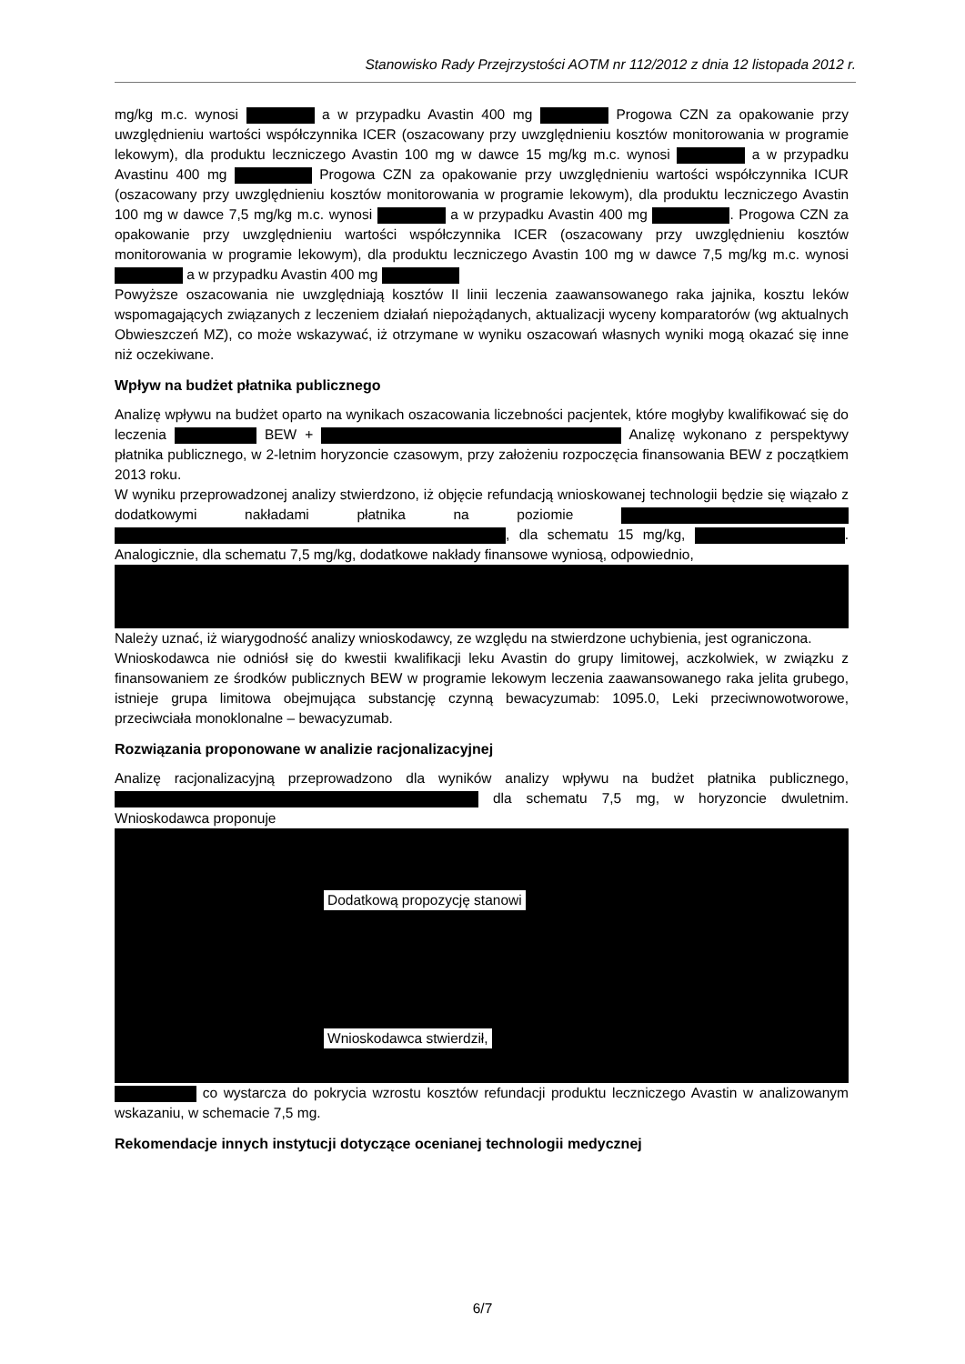Stanowisko Rady Przejrzystości AOTM nr 112/2012 z dnia 12 listopada 2012 r.
mg/kg m.c. wynosi a w przypadku Avastin 400 mg Progowa CZN za opakowanie przy uwzględnieniu wartości współczynnika ICER (oszacowany przy uwzględnieniu kosztów monitorowania w programie lekowym), dla produktu leczniczego Avastin 100 mg w dawce 15 mg/kg m.c. wynosi a w przypadku Avastinu 400 mg Progowa CZN za opakowanie przy uwzględnieniu wartości współczynnika ICUR (oszacowany przy uwzględnieniu kosztów monitorowania w programie lekowym), dla produktu leczniczego Avastin 100 mg w dawce 7,5 mg/kg m.c. wynosi a w przypadku Avastin 400 mg . Progowa CZN za opakowanie przy uwzględnieniu wartości współczynnika ICER (oszacowany przy uwzględnieniu kosztów monitorowania w programie lekowym), dla produktu leczniczego Avastin 100 mg w dawce 7,5 mg/kg m.c. wynosi a w przypadku Avastin 400 mg
Powyższe oszacowania nie uwzględniają kosztów II linii leczenia zaawansowanego raka jajnika, kosztu leków wspomagających związanych z leczeniem działań niepożądanych, aktualizacji wyceny komparatorów (wg aktualnych Obwieszczeń MZ), co może wskazywać, iż otrzymane w wyniku oszacowań własnych wyniki mogą okazać się inne niż oczekiwane.
Wpływ na budżet płatnika publicznego
Analizę wpływu na budżet oparto na wynikach oszacowania liczebności pacjentek, które mogłyby kwalifikować się do leczenia BEW + Analizę wykonano z perspektywy płatnika publicznego, w 2-letnim horyzoncie czasowym, przy założeniu rozpoczęcia finansowania BEW z początkiem 2013 roku.
W wyniku przeprowadzonej analizy stwierdzono, iż objęcie refundacją wnioskowanej technologii będzie się wiązało z dodatkowymi nakładami płatnika na poziomie , dla schematu 15 mg/kg, . Analogicznie, dla schematu 7,5 mg/kg, dodatkowe nakłady finansowe wyniosą, odpowiednio,
Należy uznać, iż wiarygodność analizy wnioskodawcy, ze względu na stwierdzone uchybienia, jest ograniczona.
Wnioskodawca nie odniósł się do kwestii kwalifikacji leku Avastin do grupy limitowej, aczkolwiek, w związku z finansowaniem ze środków publicznych BEW w programie lekowym leczenia zaawansowanego raka jelita grubego, istnieje grupa limitowa obejmująca substancję czynną bewacyzumab: 1095.0, Leki przeciwnowotworowe, przeciwciała monoklonalne – bewacyzumab.
Rozwiązania proponowane w analizie racjonalizacyjnej
Analizę racjonalizacyjną przeprowadzono dla wyników analizy wpływu na budżet płatnika publicznego, dla schematu 7,5 mg, w horyzoncie dwuletnim. Wnioskodawca proponuje
Dodatkową propozycję stanowi
Wnioskodawca stwierdził,
co wystarcza do pokrycia wzrostu kosztów refundacji produktu leczniczego Avastin w analizowanym wskazaniu, w schemacie 7,5 mg.
Rekomendacje innych instytucji dotyczące ocenianej technologii medycznej
6/7